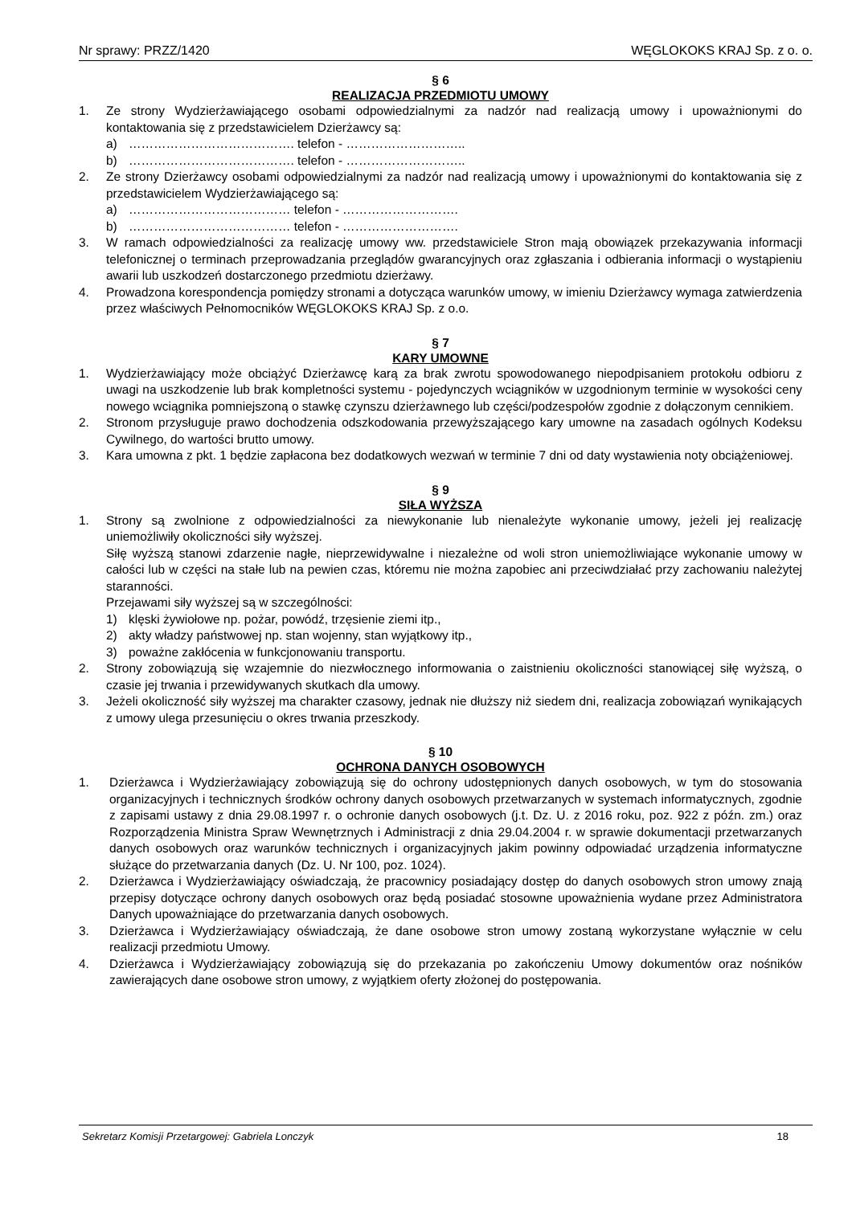Nr sprawy: PRZZ/1420 WĘGLOKOKS KRAJ Sp. z o. o.
§ 6
REALIZACJA PRZEDMIOTU UMOWY
1. Ze strony Wydzierżawiającego osobami odpowiedzialnymi za nadzór nad realizacją umowy i upoważnionymi do kontaktowania się z przedstawicielem Dzierżawcy są:
a) …………………………………. telefon - ………………………..
b) …………………………………. telefon - ………………………..
2. Ze strony Dzierżawcy osobami odpowiedzialnymi za nadzór nad realizacją umowy i upoważnionymi do kontaktowania się z przedstawicielem Wydzierżawiającego są:
a) ………………………………… telefon - ……………………….
b) ………………………………… telefon - ……………………….
3. W ramach odpowiedzialności za realizację umowy ww. przedstawiciele Stron mają obowiązek przekazywania informacji telefonicznej o terminach przeprowadzania przeglądów gwarancyjnych oraz zgłaszania i odbierania informacji o wystąpieniu awarii lub uszkodzeń dostarczonego przedmiotu dzierżawy.
4. Prowadzona korespondencja pomiędzy stronami a dotycząca warunków umowy, w imieniu Dzierżawcy wymaga zatwierdzenia przez właściwych Pełnomocników WĘGLOKOKS KRAJ Sp. z o.o.
§ 7
KARY UMOWNE
1. Wydzierżawiający może obciążyć Dzierżawcę karą za brak zwrotu spowodowanego niepodpisaniem protokołu odbioru z uwagi na uszkodzenie lub brak kompletności systemu - pojedynczych wciągników w uzgodnionym terminie w wysokości ceny nowego wciągnika pomniejszoną o stawkę czynszu dzierżawnego lub części/podzespołów zgodnie z dołączonym cennikiem.
2. Stronom przysługuje prawo dochodzenia odszkodowania przewyższającego kary umowne na zasadach ogólnych Kodeksu Cywilnego, do wartości brutto umowy.
3. Kara umowna z pkt. 1 będzie zapłacona bez dodatkowych wezwań w terminie 7 dni od daty wystawienia noty obciążeniowej.
§ 9
SIŁA WYŻSZA
1. Strony są zwolnione z odpowiedzialności za niewykonanie lub nienależyte wykonanie umowy, jeżeli jej realizację uniemożliwiły okoliczności siły wyższej.
Siłę wyższą stanowi zdarzenie nagłe, nieprzewidywalne i niezależne od woli stron uniemożliwiające wykonanie umowy w całości lub w części na stałe lub na pewien czas, któremu nie można zapobiec ani przeciwdziałać przy zachowaniu należytej staranności.
Przejawami siły wyższej są w szczególności:
1) klęski żywiołowe np. pożar, powódź, trzęsienie ziemi itp.,
2) akty władzy państwowej np. stan wojenny, stan wyjątkowy itp.,
3) poważne zakłócenia w funkcjonowaniu transportu.
2. Strony zobowiązują się wzajemnie do niezwłocznego informowania o zaistnieniu okoliczności stanowiącej siłę wyższą, o czasie jej trwania i przewidywanych skutkach dla umowy.
3. Jeżeli okoliczność siły wyższej ma charakter czasowy, jednak nie dłuższy niż siedem dni, realizacja zobowiązań wynikających z umowy ulega przesunięciu o okres trwania przeszkody.
§ 10
OCHRONA DANYCH OSOBOWYCH
1. Dzierżawca i Wydzierżawiający zobowiązują się do ochrony udostępnionych danych osobowych, w tym do stosowania organizacyjnych i technicznych środków ochrony danych osobowych przetwarzanych w systemach informatycznych, zgodnie z zapisami ustawy z dnia 29.08.1997 r. o ochronie danych osobowych (j.t. Dz. U. z 2016 roku, poz. 922 z późn. zm.) oraz Rozporządzenia Ministra Spraw Wewnętrznych i Administracji z dnia 29.04.2004 r. w sprawie dokumentacji przetwarzanych danych osobowych oraz warunków technicznych i organizacyjnych jakim powinny odpowiadać urządzenia informatyczne służące do przetwarzania danych (Dz. U. Nr 100, poz. 1024).
2. Dzierżawca i Wydzierżawiający oświadczają, że pracownicy posiadający dostęp do danych osobowych stron umowy znają przepisy dotyczące ochrony danych osobowych oraz będą posiadać stosowne upoważnienia wydane przez Administratora Danych upoważniające do przetwarzania danych osobowych.
3. Dzierżawca i Wydzierżawiający oświadczają, że dane osobowe stron umowy zostaną wykorzystane wyłącznie w celu realizacji przedmiotu Umowy.
4. Dzierżawca i Wydzierżawiający zobowiązują się do przekazania po zakończeniu Umowy dokumentów oraz nośników zawierających dane osobowe stron umowy, z wyjątkiem oferty złożonej do postępowania.
Sekretarz Komisji Przetargowej: Gabriela Lonczyk 18